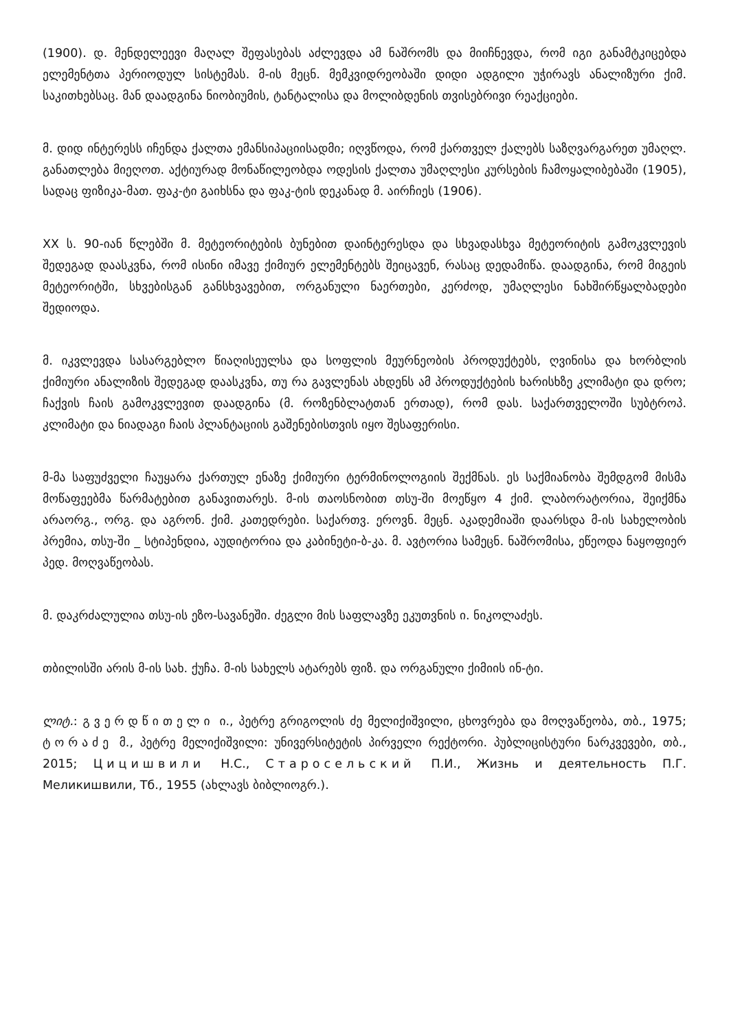(1900). დ. მენდელეევი მაღალ შეფასებას აძლევდა ამ ნაშრომს და მიიჩნევდა, რომ იგი განამტკიცებდა ელემენტთა პერიოდულ სისტემას. მ-ის მეცნ. მემკვიდრეობაში დიდი ადგილი უჭირავს ანალიზური ქიმ. საკითხებსაც. მან დაადგინა ნიობიუმის, ტანტალისა და მოლიბდენის თვისებრივი რეაქციები.
მ. დიდ ინტერესს იჩენდა ქალთა ემანსიპაციისადმი; იღვწოდა, რომ ქართველ ქალებს საზღვარგარეთ უმაღლ. განათლება მიეღოთ. აქტიურად მონაწილეობდა ოდესის ქალთა უმაღლესი კურსების ჩამოყალიბებაში (1905), სადაც ფიზიკა-მათ. ფაკ-ტი გაიხსნა და ფაკ-ტის დეკანად მ. აირჩიეს (1906).
XX ს. 90-იან წლებში მ. მეტეორიტების ბუნებით დაინტერესდა და სხვადასხვა მეტეორიტის გამოკვლევის შედეგად დაასკვნა, რომ ისინი იმავე ქიმიურ ელემენტებს შეიცავენ, რასაც დედამიწა. დაადგინა, რომ მიგეის მეტეორიტში, სხვებისგან განსხვავებით, ორგანული ნაერთები, კერძოდ, უმაღლესი ნახშირწყალბადები შედიოდა.
მ. იკვლევდა სასარგებლო წიაღისეულსა და სოფლის მეურნეობის პროდუქტებს, ღვინისა და ხორბლის ქიმიური ანალიზის შედეგად დაასკვნა, თუ რა გავლენას ახდენს ამ პროდუქტების ხარისხზე კლიმატი და დრო; ჩაქვის ჩაის გამოკვლევით დაადგინა (მ. როზენბლატთან ერთად), რომ დას. საქართველოში სუბტროპ. კლიმატი და ნიადაგი ჩაის პლანტაციის გაშენებისთვის იყო შესაფერისი.
მ-მა საფუძველი ჩაუყარა ქართულ ენაზე ქიმიური ტერმინოლოგიის შექმნას. ეს საქმიანობა შემდგომ მისმა მოწაფეებმა წარმატებით განავითარეს. მ-ის თაოსნობით თსუ-ში მოეწყო 4 ქიმ. ლაბორატორია, შეიქმნა არაორგ., ორგ. და აგრონ. ქიმ. კათედრები. საქართვ. ეროვნ. მეცნ. აკადემიაში დაარსდა მ-ის სახელობის პრემია, თსუ-ში _ სტიპენდია, აუდიტორია და კაბინეტი-ბ-კა. მ. ავტორია სამეცნ. ნაშრომისა, ეწეოდა ნაყოფიერ პედ. მოღვაწეობას.
მ. დაკრძალულია თსუ-ის ეზო-სავანეში. ძეგლი მის საფლავზე ეკუთვნის ი. ნიკოლაძეს.
თბილისში არის მ-ის სახ. ქუჩა. მ-ის სახელს ატარებს ფიზ. და ორგანული ქიმიის ინ-ტი.
ლიტ.: გვერდწითელი ი., პეტრე გრიგოლის ძე მელიქიშვილი, ცხოვრება და მოღვაწეობა, თბ., 1975; ტორაძე მ., პეტრე მელიქიშვილი: უნივერსიტეტის პირველი რექტორი. პუბლიცისტური ნარკვევები, თბ., 2015; Цицишвили Н.С., Старосельский П.И., Жизнь и деятельность П.Г. Меликишвили, Тб., 1955 (ახლავს ბიბლიოგრ.).